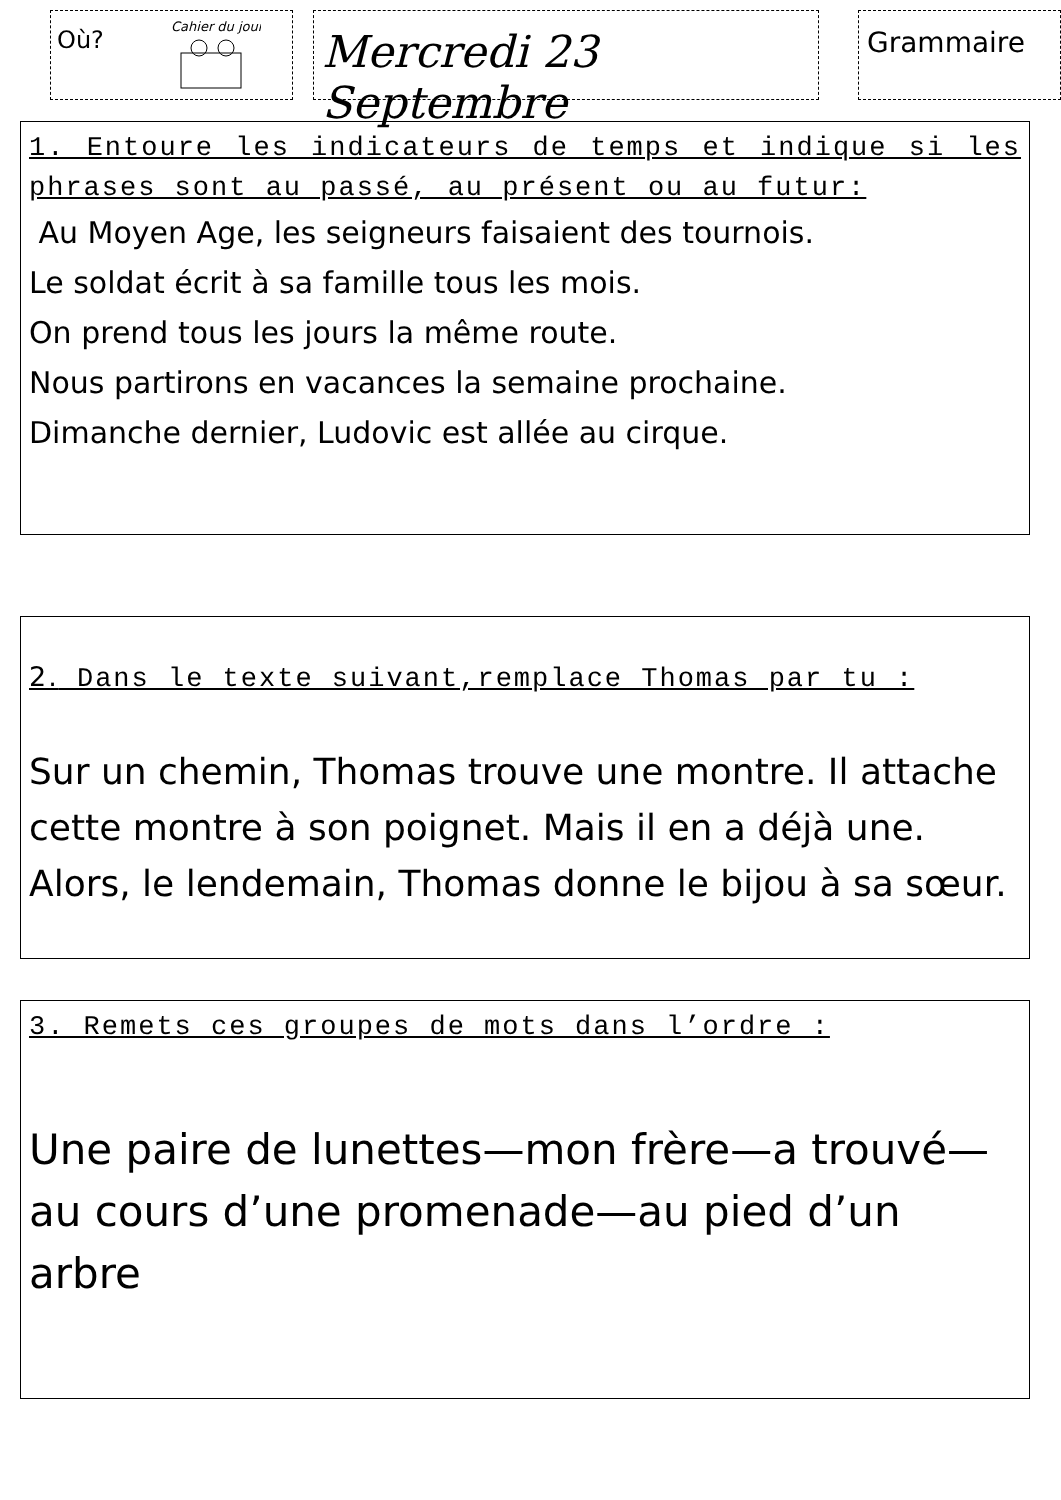Où?
Cahier du jour
Mercredi 23 Septembre
Grammaire
1. Entoure les indicateurs de temps et indique si les phrases sont au passé, au présent ou au futur:
Au Moyen Age, les seigneurs faisaient des tournois.
Le soldat écrit à sa famille tous les mois.
On prend tous les jours la même route.
Nous partirons en vacances la semaine prochaine.
Dimanche dernier, Ludovic est allée au cirque.
2. Dans le texte suivant,remplace Thomas par tu :
Sur un chemin, Thomas trouve une montre. Il attache cette montre à son poignet. Mais il en a déjà une. Alors, le lendemain, Thomas donne le bijou à sa sœur.
3. Remets ces groupes de mots dans l’ordre :
Une paire de lunettes—mon frère—a trouvé—au cours d’une promenade—au pied d’un arbre